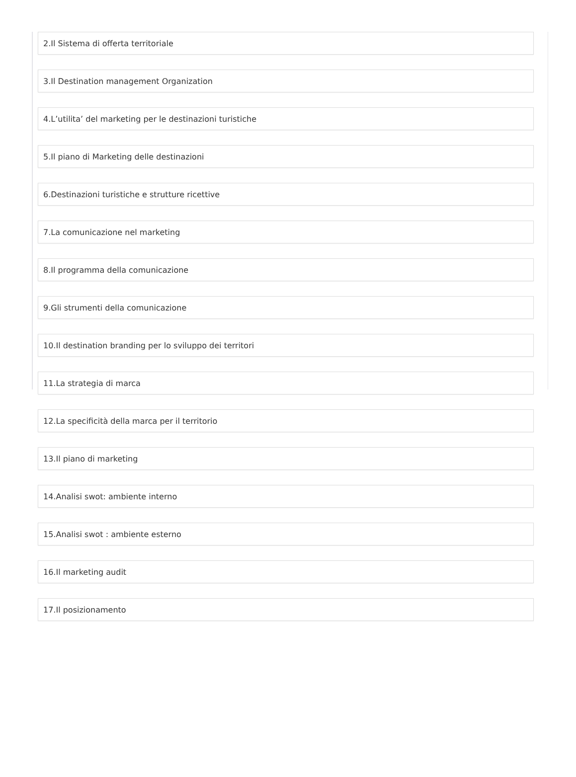2.Il Sistema di offerta territoriale
3.Il Destination management Organization
4.L’utilita’ del marketing per le destinazioni turistiche
5.Il piano di Marketing delle destinazioni
6.Destinazioni turistiche e strutture ricettive
7.La comunicazione nel marketing
8.Il programma della comunicazione
9.Gli strumenti della comunicazione
10.Il destination branding per lo sviluppo dei territori
11.La strategia di marca
12.La specificità della marca per il territorio
13.Il piano di marketing
14.Analisi swot: ambiente interno
15.Analisi swot : ambiente esterno
16.Il marketing audit
17.Il posizionamento